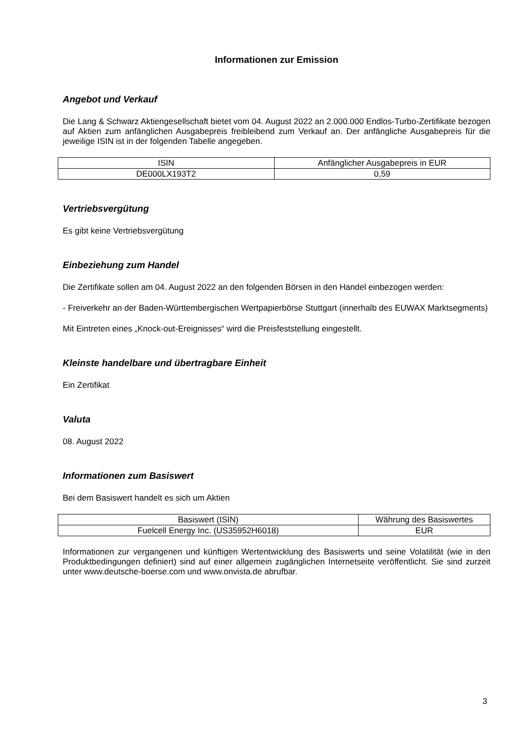Informationen zur Emission
Angebot und Verkauf
Die Lang & Schwarz Aktiengesellschaft bietet vom 04. August 2022 an 2.000.000 Endlos-Turbo-Zertifikate bezogen auf Aktien zum anfänglichen Ausgabepreis freibleibend zum Verkauf an. Der anfängliche Ausgabepreis für die jeweilige ISIN ist in der folgenden Tabelle angegeben.
| ISIN | Anfänglicher Ausgabepreis in EUR |
| DE000LX193T2 | 0,59 |
Vertriebsvergütung
Es gibt keine Vertriebsvergütung
Einbeziehung zum Handel
Die Zertifikate sollen am 04. August 2022 an den folgenden Börsen in den Handel einbezogen werden:
- Freiverkehr an der Baden-Württembergischen Wertpapierbörse Stuttgart (innerhalb des EUWAX Marktsegments)
Mit Eintreten eines „Knock-out-Ereignisses“ wird die Preisfeststellung eingestellt.
Kleinste handelbare und übertragbare Einheit
Ein Zertifikat
Valuta
08. August 2022
Informationen zum Basiswert
Bei dem Basiswert handelt es sich um Aktien
| Basiswert (ISIN) | Währung des Basiswertes |
| Fuelcell Energy Inc. (US35952H6018) | EUR |
Informationen zur vergangenen und künftigen Wertentwicklung des Basiswerts und seine Volatilität (wie in den Produktbedingungen definiert) sind auf einer allgemein zugänglichen Internetseite veröffentlicht. Sie sind zurzeit unter www.deutsche-boerse.com und www.onvista.de abrufbar.
3